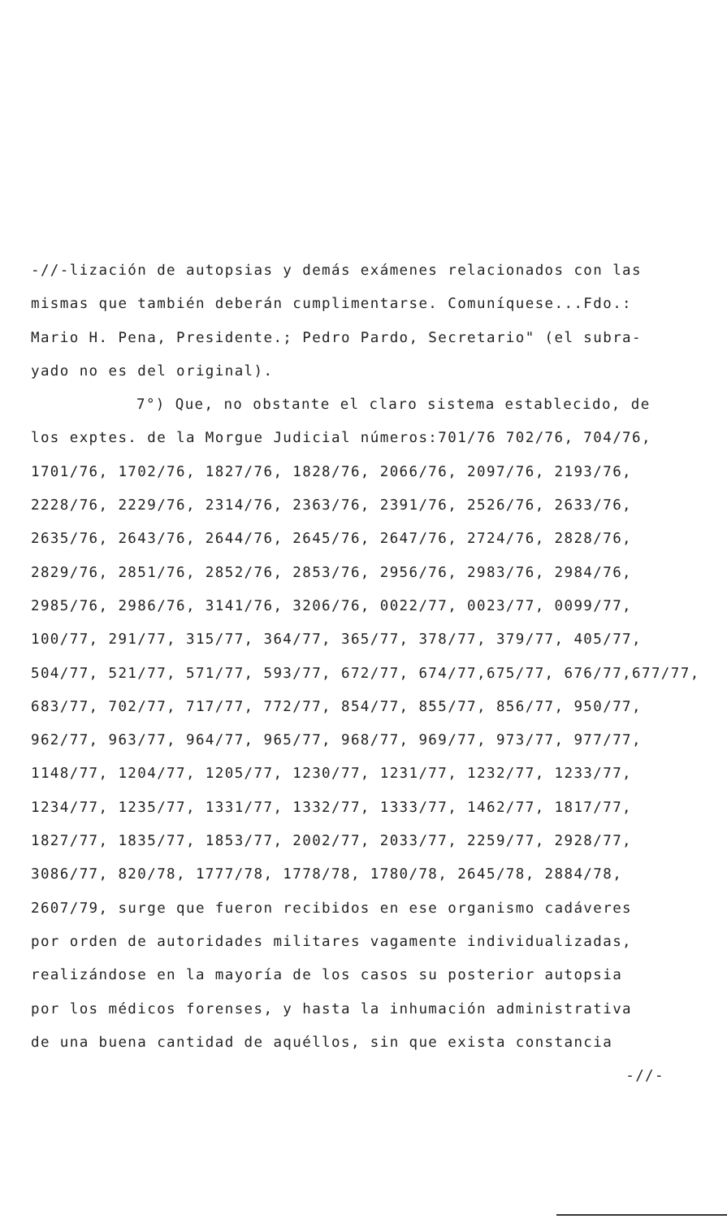-//-lización de autopsias y demás exámenes relacionados con las
mismas que también deberán cumplimentarse. Comuníquese...Fdo.:
Mario H. Pena, Presidente.; Pedro Pardo, Secretario" (el subra-
yado no es del original).
7°) Que, no obstante el claro sistema establecido, de
los exptes. de la Morgue Judicial números:701/76 702/76, 704/76,
1701/76, 1702/76, 1827/76, 1828/76, 2066/76, 2097/76, 2193/76,
2228/76, 2229/76, 2314/76, 2363/76, 2391/76, 2526/76, 2633/76,
2635/76, 2643/76, 2644/76, 2645/76, 2647/76, 2724/76, 2828/76,
2829/76, 2851/76, 2852/76, 2853/76, 2956/76, 2983/76, 2984/76,
2985/76, 2986/76, 3141/76, 3206/76, 0022/77, 0023/77, 0099/77,
100/77, 291/77, 315/77, 364/77, 365/77, 378/77, 379/77, 405/77,
504/77, 521/77, 571/77, 593/77, 672/77, 674/77,675/77, 676/77,677/77,
683/77, 702/77, 717/77, 772/77, 854/77, 855/77, 856/77, 950/77,
962/77, 963/77, 964/77, 965/77, 968/77, 969/77, 973/77, 977/77,
1148/77, 1204/77, 1205/77, 1230/77, 1231/77, 1232/77, 1233/77,
1234/77, 1235/77, 1331/77, 1332/77, 1333/77, 1462/77, 1817/77,
1827/77, 1835/77, 1853/77, 2002/77, 2033/77, 2259/77, 2928/77,
3086/77, 820/78, 1777/78, 1778/78, 1780/78, 2645/78, 2884/78,
2607/79, surge que fueron recibidos en ese organismo cadáveres
por orden de autoridades militares vagamente individualizadas,
realizándose en la mayoría de los casos su posterior autopsia
por los médicos forenses, y hasta la inhumación administrativa
de una buena cantidad de aquéllos, sin que exista constancia
-//-